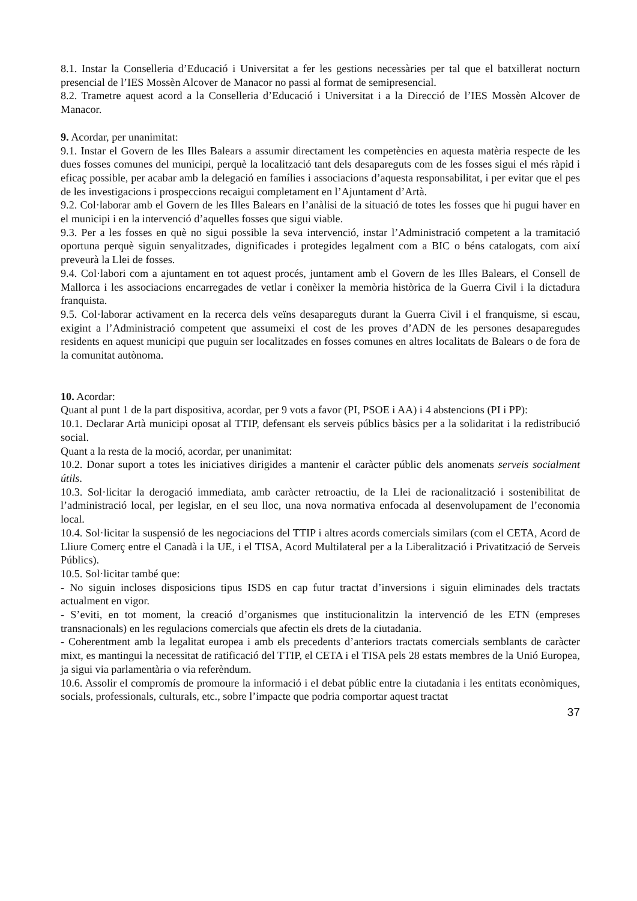8.1. Instar la Conselleria d’Educació i Universitat a fer les gestions necessàries per tal que el batxillerat nocturn presencial de l’IES Mossèn Alcover de Manacor no passi al format de semipresencial.
8.2. Trametre aquest acord a la Conselleria d’Educació i Universitat i a la Direcció de l’IES Mossèn Alcover de Manacor.
9. Acordar, per unanimitat:
9.1. Instar el Govern de les Illes Balears a assumir directament les competències en aquesta matèria respecte de les dues fosses comunes del municipi, perquè la localització tant dels desapareguts com de les fosses sigui el més ràpid i eficaç possible, per acabar amb la delegació en famílies i associacions d’aquesta responsabilitat, i per evitar que el pes de les investigacions i prospeccions recaigui completament en l’Ajuntament d’Artà.
9.2. Col·laborar amb el Govern de les Illes Balears en l’anàlisi de la situació de totes les fosses que hi pugui haver en el municipi i en la intervenció d’aquelles fosses que sigui viable.
9.3. Per a les fosses en què no sigui possible la seva intervenció, instar l’Administració competent a la tramitació oportuna perquè siguin senyalitzades, dignificades i protegides legalment com a BIC o béns catalogats, com així preveurà la Llei de fosses.
9.4. Col·labori com a ajuntament en tot aquest procés, juntament amb el Govern de les Illes Balears, el Consell de Mallorca i les associacions encarregades de vetlar i conèixer la memòria històrica de la Guerra Civil i la dictadura franquista.
9.5. Col·laborar activament en la recerca dels veïns desapareguts durant la Guerra Civil i el franquisme, si escau, exigint a l’Administració competent que assumeixi el cost de les proves d’ADN de les persones desaparegudes residents en aquest municipi que puguin ser localitzades en fosses comunes en altres localitats de Balears o de fora de la comunitat autònoma.
10. Acordar:
Quant al punt 1 de la part dispositiva, acordar, per 9 vots a favor (PI, PSOE i AA) i 4 abstencions (PI i PP):
10.1. Declarar Artà municipi oposat al TTIP, defensant els serveis públics bàsics per a la solidaritat i la redistribució social.
Quant a la resta de la moció, acordar, per unanimitat:
10.2. Donar suport a totes les iniciatives dirigides a mantenir el caràcter públic dels anomenats serveis socialment útils.
10.3. Sol·licitar la derogació immediata, amb caràcter retroactiu, de la Llei de racionalització i sostenibilitat de l’administració local, per legislar, en el seu lloc, una nova normativa enfocada al desenvolupament de l’economia local.
10.4. Sol·licitar la suspensió de les negociacions del TTIP i altres acords comercials similars (com el CETA, Acord de Lliure Comerç entre el Canadà i la UE, i el TISA, Acord Multilateral per a la Liberalització i Privatització de Serveis Públics).
10.5. Sol·licitar també que:
- No siguin incloses disposicions tipus ISDS en cap futur tractat d’inversions i siguin eliminades dels tractats actualment en vigor.
- S’eviti, en tot moment, la creació d’organismes que institucionalitzin la intervenció de les ETN (empreses transnacionals) en les regulacions comercials que afectin els drets de la ciutadania.
- Coherentment amb la legalitat europea i amb els precedents d’anteriors tractats comercials semblants de caràcter mixt, es mantingui la necessitat de ratificació del TTIP, el CETA i el TISA pels 28 estats membres de la Unió Europea, ja sigui via parlamentària o via referèndum.
10.6. Assolir el compromís de promoure la informació i el debat públic entre la ciutadania i les entitats econòmiques, socials, professionals, culturals, etc., sobre l’impacte que podria comportar aquest tractat
37